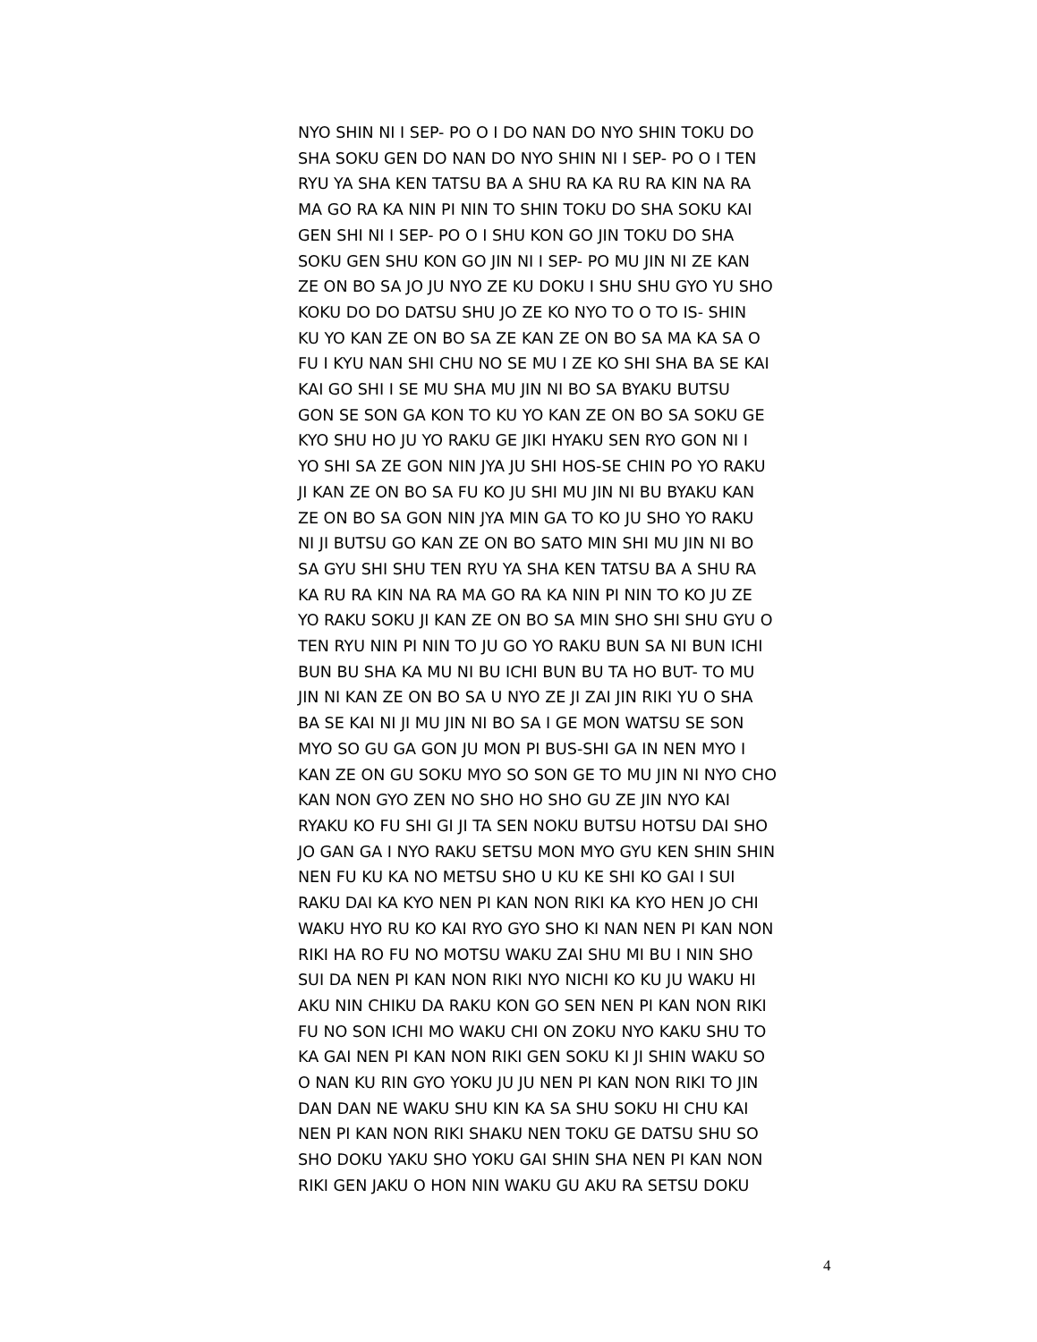NYO SHIN NI I SEP- PO O I DO NAN DO NYO SHIN TOKU DO
SHA SOKU GEN DO NAN DO NYO SHIN NI I SEP- PO O I TEN
RYU YA SHA KEN TATSU BA A SHU RA KA RU RA KIN NA RA
MA GO RA KA NIN PI NIN TO SHIN TOKU DO SHA SOKU KAI
GEN SHI NI I SEP- PO O I SHU KON GO JIN TOKU DO SHA
SOKU GEN SHU KON GO JIN NI I SEP- PO MU JIN NI ZE KAN
ZE ON BO SA JO JU NYO ZE KU DOKU I SHU SHU GYO YU SHO
KOKU DO DO DATSU SHU JO ZE KO NYO TO O TO IS- SHIN
KU YO KAN ZE ON BO SA ZE KAN ZE ON BO SA MA KA SA O
FU I KYU NAN SHI CHU NO SE MU I ZE KO SHI SHA BA SE KAI
KAI GO SHI I SE MU SHA MU JIN NI BO SA BYAKU BUTSU
GON SE SON GA KON TO KU YO KAN ZE ON BO SA SOKU GE
KYO SHU HO JU YO RAKU GE JIKI HYAKU SEN RYO GON NI I
YO SHI SA ZE GON NIN JYA JU SHI HOS-SE CHIN PO YO RAKU
JI KAN ZE ON BO SA FU KO JU SHI MU JIN NI BU BYAKU KAN
ZE ON BO SA GON NIN JYA MIN GA TO KO JU SHO YO RAKU
NI JI BUTSU GO KAN ZE ON BO SATO MIN SHI MU JIN NI BO
SA GYU SHI SHU TEN RYU YA SHA KEN TATSU BA A SHU RA
KA RU RA KIN NA RA MA GO RA KA NIN PI NIN TO KO JU ZE
YO RAKU SOKU JI KAN ZE ON BO SA MIN SHO SHI SHU GYU O
TEN RYU NIN PI NIN TO JU GO YO RAKU BUN SA NI BUN ICHI
BUN BU SHA KA MU NI BU ICHI BUN BU TA HO BUT- TO MU
JIN NI KAN ZE ON BO SA U NYO ZE JI ZAI JIN RIKI YU O SHA
BA SE KAI NI JI MU JIN NI BO SA I GE MON WATSU SE SON
MYO SO GU GA GON JU MON PI BUS-SHI GA IN NEN MYO I
KAN ZE ON GU SOKU MYO SO SON GE TO MU JIN NI NYO CHO
KAN NON GYO ZEN NO SHO HO SHO GU ZE JIN NYO KAI
RYAKU KO FU SHI GI JI TA SEN NOKU BUTSU HOTSU DAI SHO
JO GAN GA I NYO RAKU SETSU MON MYO GYU KEN SHIN SHIN
NEN FU KU KA NO METSU SHO U KU KE SHI KO GAI I SUI
RAKU DAI KA KYO NEN PI KAN NON RIKI KA KYO HEN JO CHI
WAKU HYO RU KO KAI RYO GYO SHO KI NAN NEN PI KAN NON
RIKI HA RO FU NO MOTSU WAKU ZAI SHU MI BU I NIN SHO
SUI DA NEN PI KAN NON RIKI NYO NICHI KO KU JU WAKU HI
AKU NIN CHIKU DA RAKU KON GO SEN NEN PI KAN NON RIKI
FU NO SON ICHI MO WAKU CHI ON ZOKU NYO KAKU SHU TO
KA GAI NEN PI KAN NON RIKI GEN SOKU KI JI SHIN WAKU SO
O NAN KU RIN GYO YOKU JU JU NEN PI KAN NON RIKI TO JIN
DAN DAN NE WAKU SHU KIN KA SA SHU SOKU HI CHU KAI
NEN PI KAN NON RIKI SHAKU NEN TOKU GE DATSU SHU SO
SHO DOKU YAKU SHO YOKU GAI SHIN SHA NEN PI KAN NON
RIKI GEN JAKU O HON NIN WAKU GU AKU RA SETSU DOKU
4